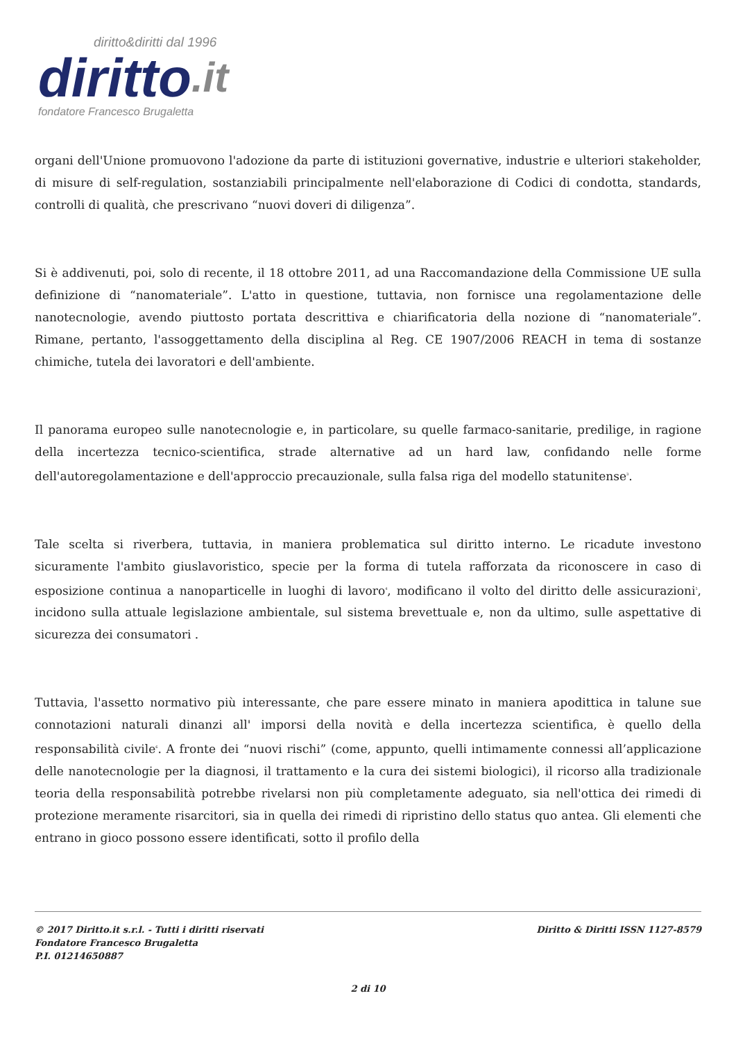diritto&diritti dal 1996
diritto.it
fondatore Francesco Brugaletta
organi dell'Unione promuovono l'adozione da parte di istituzioni governative, industrie e ulteriori stakeholder, di misure di self-regulation, sostanziabili principalmente nell'elaborazione di Codici di condotta, standards, controlli di qualità, che prescrivano “nuovi doveri di diligenza”.
Si è addivenuti, poi, solo di recente, il 18 ottobre 2011, ad una Raccomandazione della Commissione UE sulla definizione di “nanomateriale”. L'atto in questione, tuttavia, non fornisce una regolamentazione delle nanotecnologie, avendo piuttosto portata descrittiva e chiarificatoria della nozione di “nanomateriale”. Rimane, pertanto, l'assoggettamento della disciplina al Reg. CE 1907/2006 REACH in tema di sostanze chimiche, tutela dei lavoratori e dell'ambiente.
Il panorama europeo sulle nanotecnologie e, in particolare, su quelle farmaco-sanitarie, predilige, in ragione della incertezza tecnico-scientifica, strade alternative ad un hard law, confidando nelle forme dell'autoregolamentazione e dell'approccio precauzionale, sulla falsa riga del modello statunitense<sup>3</sup>.
Tale scelta si riverbera, tuttavia, in maniera problematica sul diritto interno. Le ricadute investono sicuramente l'ambito giuslavoristico, specie per la forma di tutela rafforzata da riconoscere in caso di esposizione continua a nanoparticelle in luoghi di lavoro<sup>4</sup>, modificano il volto del diritto delle assicurazioni<sup>5</sup>, incidono sulla attuale legislazione ambientale, sul sistema brevettuale e, non da ultimo, sulle aspettative di sicurezza dei consumatori .
Tuttavia, l'assetto normativo più interessante, che pare essere minato in maniera apodittica in talune sue connotazioni naturali dinanzi all' imporsi della novità e della incertezza scientifica, è quello della responsabilità civile<sup>6</sup>. A fronte dei “nuovi rischi” (come, appunto, quelli intimamente connessi all’applicazione delle nanotecnologie per la diagnosi, il trattamento e la cura dei sistemi biologici), il ricorso alla tradizionale teoria della responsabilità potrebbe rivelarsi non più completamente adeguato, sia nell'ottica dei rimedi di protezione meramente risarcitori, sia in quella dei rimedi di ripristino dello status quo antea. Gli elementi che entrano in gioco possono essere identificati, sotto il profilo della
© 2017 Diritto.it s.r.l. - Tutti i diritti riservati
Fondatore Francesco Brugaletta
P.I. 01214650887
Diritto & Diritti ISSN 1127-8579
2 di 10